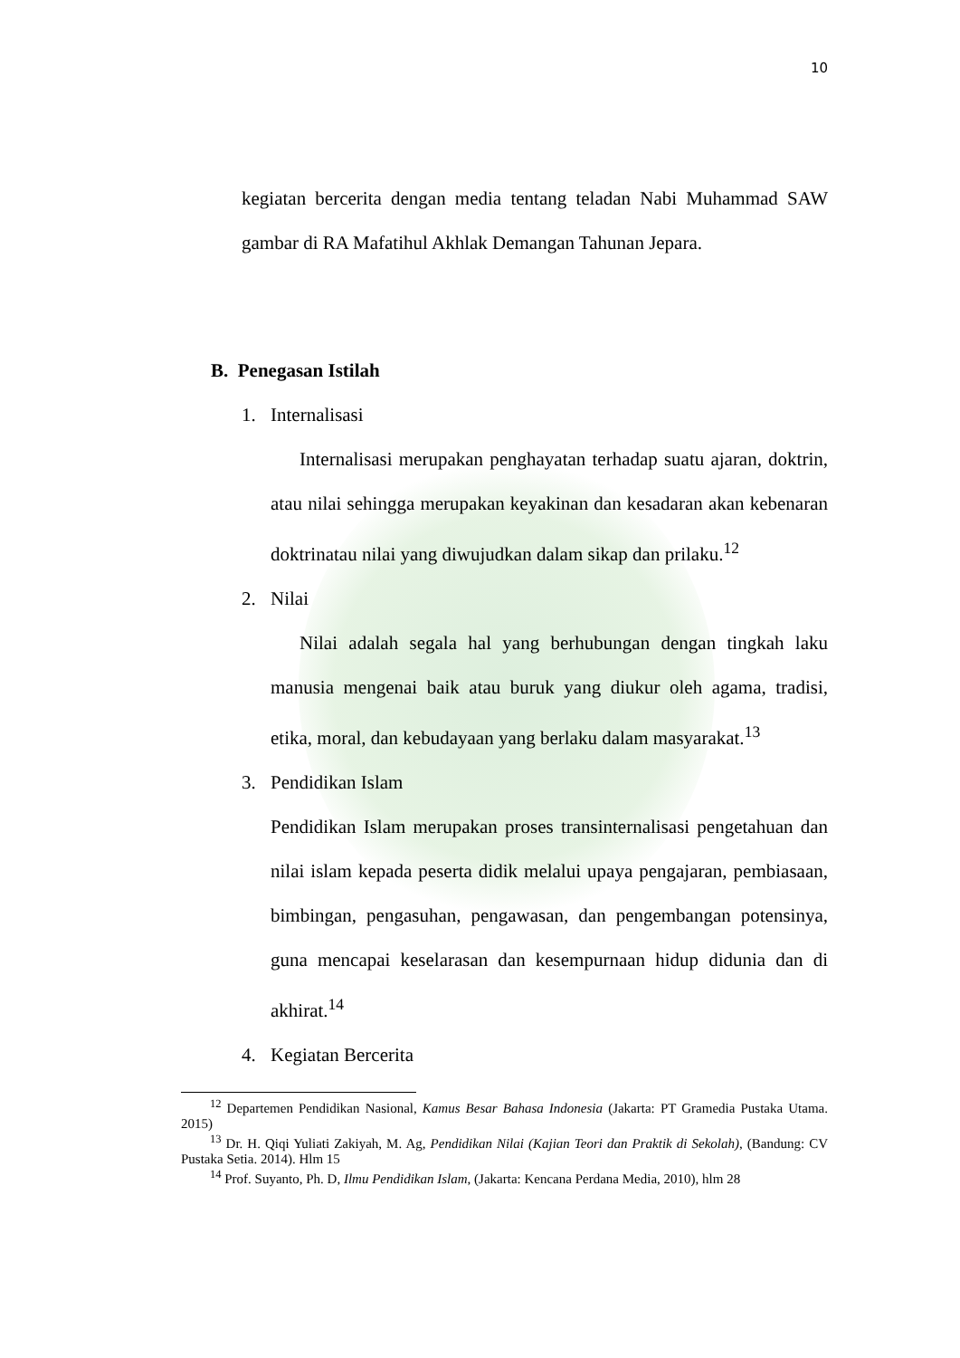10
kegiatan bercerita dengan media tentang teladan Nabi Muhammad SAW gambar di RA Mafatihul Akhlak Demangan Tahunan Jepara.
B. Penegasan Istilah
1. Internalisasi
Internalisasi merupakan penghayatan terhadap suatu ajaran, doktrin, atau nilai sehingga merupakan keyakinan dan kesadaran akan kebenaran doktrinatau nilai yang diwujudkan dalam sikap dan prilaku.<sup>12</sup>
2. Nilai
Nilai adalah segala hal yang berhubungan dengan tingkah laku manusia mengenai baik atau buruk yang diukur oleh agama, tradisi, etika, moral, dan kebudayaan yang berlaku dalam masyarakat.<sup>13</sup>
3. Pendidikan Islam
Pendidikan Islam merupakan proses transinternalisasi pengetahuan dan nilai islam kepada peserta didik melalui upaya pengajaran, pembiasaan, bimbingan, pengasuhan, pengawasan, dan pengembangan potensinya, guna mencapai keselarasan dan kesempurnaan hidup didunia dan di akhirat.<sup>14</sup>
4. Kegiatan Bercerita
<sup>12</sup> Departemen Pendidikan Nasional, Kamus Besar Bahasa Indonesia (Jakarta: PT Gramedia Pustaka Utama. 2015)
<sup>13</sup> Dr. H. Qiqi Yuliati Zakiyah, M. Ag, Pendidikan Nilai (Kajian Teori dan Praktik di Sekolah), (Bandung: CV Pustaka Setia. 2014). Hlm 15
<sup>14</sup> Prof. Suyanto, Ph. D, Ilmu Pendidikan Islam, (Jakarta: Kencana Perdana Media, 2010), hlm 28